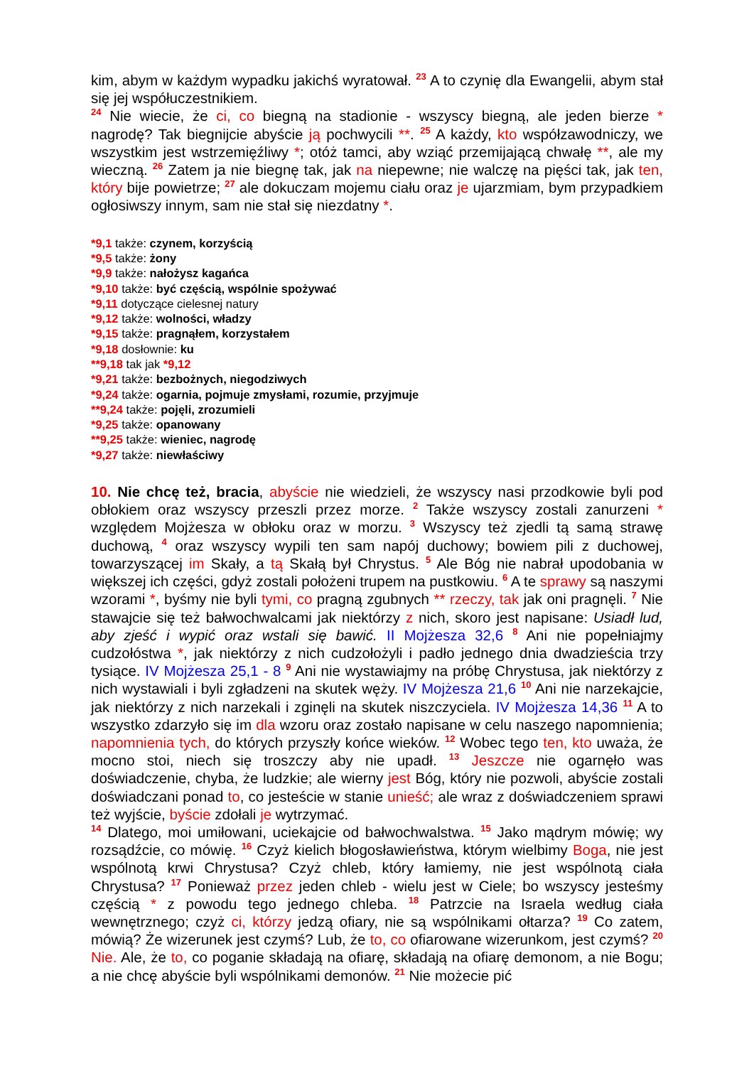kim, abym w każdym wypadku jakichś wyratował. <sup>23</sup> A to czynię dla Ewangelii, abym stał się jej współuczestnikiem.
<sup>24</sup> Nie wiecie, że ci, co biegną na stadionie - wszyscy biegną, ale jeden bierze * nagrodę? Tak biegnijcie abyście ją pochwycili **. <sup>25</sup> A każdy, kto współzawodniczy, we wszystkim jest wstrzemięźliwy *; otóż tamci, aby wziąć przemijającą chwałę **, ale my wieczną. <sup>26</sup> Zatem ja nie biegnę tak, jak na niepewne; nie walczę na pięści tak, jak ten, który bije powietrze; <sup>27</sup> ale dokuczam mojemu ciału oraz je ujarzmiam, bym przypadkiem ogłosiwszy innym, sam nie stał się niezdatny *.
*9,1 także: czynem, korzyścią
*9,5 także: żony
*9,9 także: nałożysz kagańca
*9,10 także: być częścią, wspólnie spożywać
*9,11 dotyczące cielesnej natury
*9,12 także: wolności, władzy
*9,15 także: pragnąłem, korzystałem
*9,18 dosłownie: ku
**9,18 tak jak *9,12
*9,21 także: bezbożnych, niegodziwych
*9,24 także: ogarnia, pojmuje zmysłami, rozumie, przyjmuje
**9,24 także: pojęli, zrozumieli
*9,25 także: opanowany
**9,25 także: wieniec, nagrodę
*9,27 także: niewłaściwy
10. Nie chcę też, bracia, abyście nie wiedzieli, że wszyscy nasi przodkowie byli pod obłokiem oraz wszyscy przeszli przez morze. <sup>2</sup> Także wszyscy zostali zanurzeni * względem Mojżesza w obłoku oraz w morzu. <sup>3</sup> Wszyscy też zjedli tą samą strawę duchową, <sup>4</sup> oraz wszyscy wypili ten sam napój duchowy; bowiem pili z duchowej, towarzyszącej im Skały, a tą Skałą był Chrystus. <sup>5</sup> Ale Bóg nie nabrał upodobania w większej ich części, gdyż zostali położeni trupem na pustkowiu. <sup>6</sup> A te sprawy są naszymi wzorami *, byśmy nie byli tymi, co pragną zgubnych ** rzeczy, tak jak oni pragnęli. <sup>7</sup> Nie stawajcie się też bałwochwalcami jak niektórzy z nich, skoro jest napisane: Usiadł lud, aby zjeść i wypić oraz wstali się bawić. II Mojżesza 32,6 <sup>8</sup> Ani nie popełniajmy cudzołóstwa *, jak niektórzy z nich cudzołożyli i padło jednego dnia dwadzieścia trzy tysiące. IV Mojżesza 25,1 - 8 <sup>9</sup> Ani nie wystawiajmy na próbę Chrystusa, jak niektórzy z nich wystawiali i byli zgładzeni na skutek węży. IV Mojżesza 21,6 <sup>10</sup> Ani nie narzekajcie, jak niektórzy z nich narzekali i zginęli na skutek niszczyciela. IV Mojżesza 14,36 <sup>11</sup> A to wszystko zdarzyło się im dla wzoru oraz zostało napisane w celu naszego napomnienia; napomnienia tych, do których przyszły końce wieków. <sup>12</sup> Wobec tego ten, kto uważa, że mocno stoi, niech się troszczy aby nie upadł. <sup>13</sup> Jeszcze nie ogarnęło was doświadczenie, chyba, że ludzkie; ale wierny jest Bóg, który nie pozwoli, abyście zostali doświadczani ponad to, co jesteście w stanie unieść; ale wraz z doświadczeniem sprawi też wyjście, byście zdołali je wytrzymać.
<sup>14</sup> Dlatego, moi umiłowani, uciekajcie od bałwochwalstwa. <sup>15</sup> Jako mądrym mówię; wy rozsądźcie, co mówię. <sup>16</sup> Czyż kielich błogosławieństwa, którym wielbimy Boga, nie jest wspólnotą krwi Chrystusa? Czyż chleb, który łamiemy, nie jest wspólnotą ciała Chrystusa? <sup>17</sup> Ponieważ przez jeden chleb - wielu jest w Ciele; bo wszyscy jesteśmy częścią * z powodu tego jednego chleba. <sup>18</sup> Patrzcie na Israela według ciała wewnętrznego; czyż ci, którzy jedzą ofiary, nie są wspólnikami ołtarza? <sup>19</sup> Co zatem, mówią? Że wizerunek jest czymś? Lub, że to, co ofiarowane wizerunkom, jest czymś? <sup>20</sup> Nie. Ale, że to, co poganie składają na ofiarę, składają na ofiarę demonom, a nie Bogu; a nie chcę abyście byli wspólnikami demonów. <sup>21</sup> Nie możecie pić